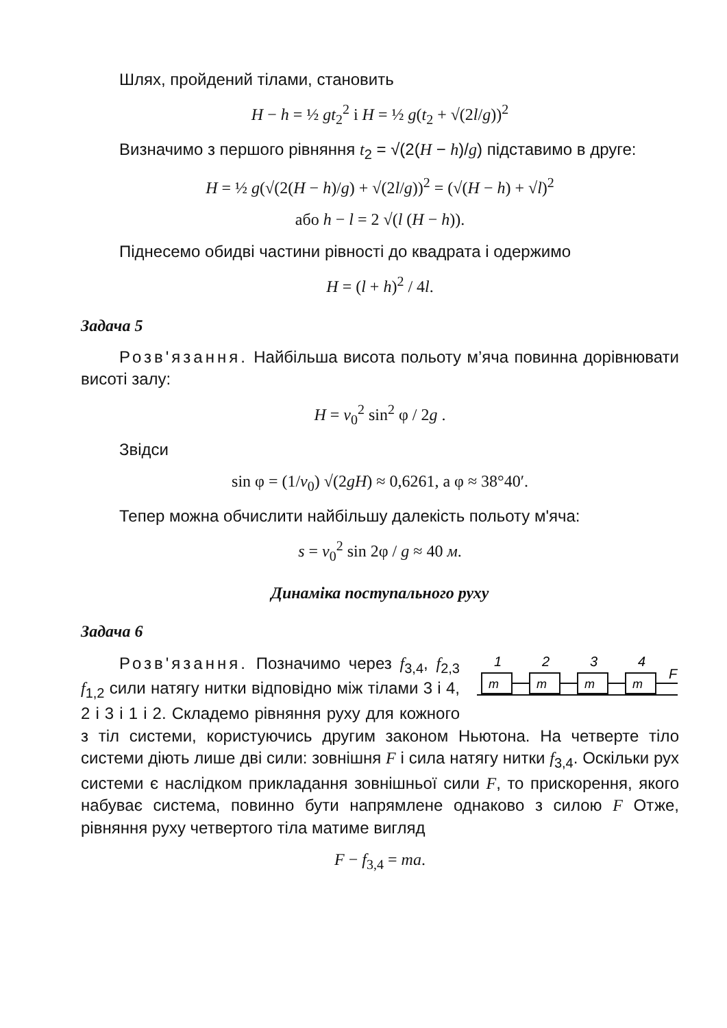Шлях, пройдений тілами, становить
H − h = ½ gt<sub>2</sub><sup>2</sup> і H = ½ g(t<sub>2</sub> + √(2l/g))<sup>2</sup>
Визначимо з першого рівняння t<sub>2</sub> = √(2(H − h)/g) підставимо в друге:
H = ½ g(√(2(H − h)/g) + √(2l/g))<sup>2</sup> = (√(H − h) + √l)<sup>2</sup>
або h − l = 2 √(l (H − h)).
Піднесемо обидві частини рівності до квадрата і одержимо
H = (l + h)<sup>2</sup> / 4l.
Задача 5
Розв'язання. Найбільша висота польоту м’яча повинна дорівнювати висоті залу:
H = v<sub>0</sub><sup>2</sup> sin<sup>2</sup> φ / 2g .
Звідси
sin φ = (1/v<sub>0</sub>) √(2gH) ≈ 0,6261, а φ ≈ 38°40′.
Тепер можна обчислити найбільшу далекість польоту м'яча:
s = v<sub>0</sub><sup>2</sup> sin 2φ / g ≈ 40 м.
Динаміка поступального руху
Задача 6
1
2
3
4
F
m
m
m
m
Розв'язання. Позначимо через f<sub>3,4</sub>, f<sub>2,3</sub> f<sub>1,2</sub> сили натягу нитки відповідно між тілами 3 і 4, 2 і 3 і 1 і 2. Складемо рівняння руху для кожного з тіл системи, користуючись другим законом Ньютона. На четверте тіло системи діють лише дві сили: зовнішня F і сила натягу нитки f<sub>3,4</sub>. Оскільки рух системи є наслідком прикладання зовнішньої сили F, то прискорення, якого набуває система, повинно бути напрямлене однаково з силою F Отже, рівняння руху четвертого тіла матиме вигляд
F − f<sub>3,4</sub> = ma.